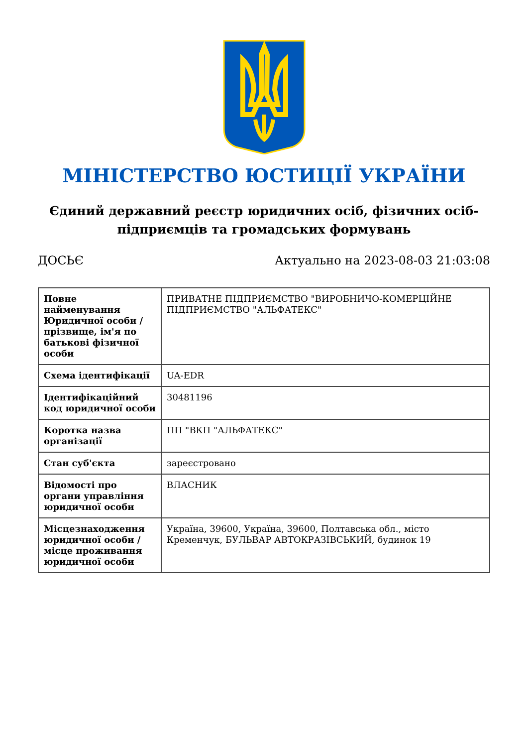МІНІСТЕРСТВО ЮСТИЦІЇ УКРАЇНИ
Єдиний державний реєстр юридичних осіб, фізичних осіб-підприємців та громадських формувань
ДОСЬЄ Актуально на 2023-08-03 21:03:08
| Повне найменування Юридичної особи / прізвище, ім'я по батькові фізичної особи | ПРИВАТНЕ ПІДПРИЄМСТВО "ВИРОБНИЧО-КОМЕРЦІЙНЕ ПІДПРИЄМСТВО "АЛЬФАТЕКС" |
| Схема ідентифікації | UA-EDR |
| Ідентифікаційний код юридичної особи | 30481196 |
| Коротка назва організації | ПП "ВКП "АЛЬФАТЕКС" |
| Стан суб'єкта | зареєстровано |
| Відомості про органи управління юридичної особи | ВЛАСНИК |
| Місцезнаходження юридичної особи / місце проживання юридичної особи | Україна, 39600, Україна, 39600, Полтавська обл., місто Кременчук, БУЛЬВАР АВТОКРАЗІВСЬКИЙ, будинок 19 |